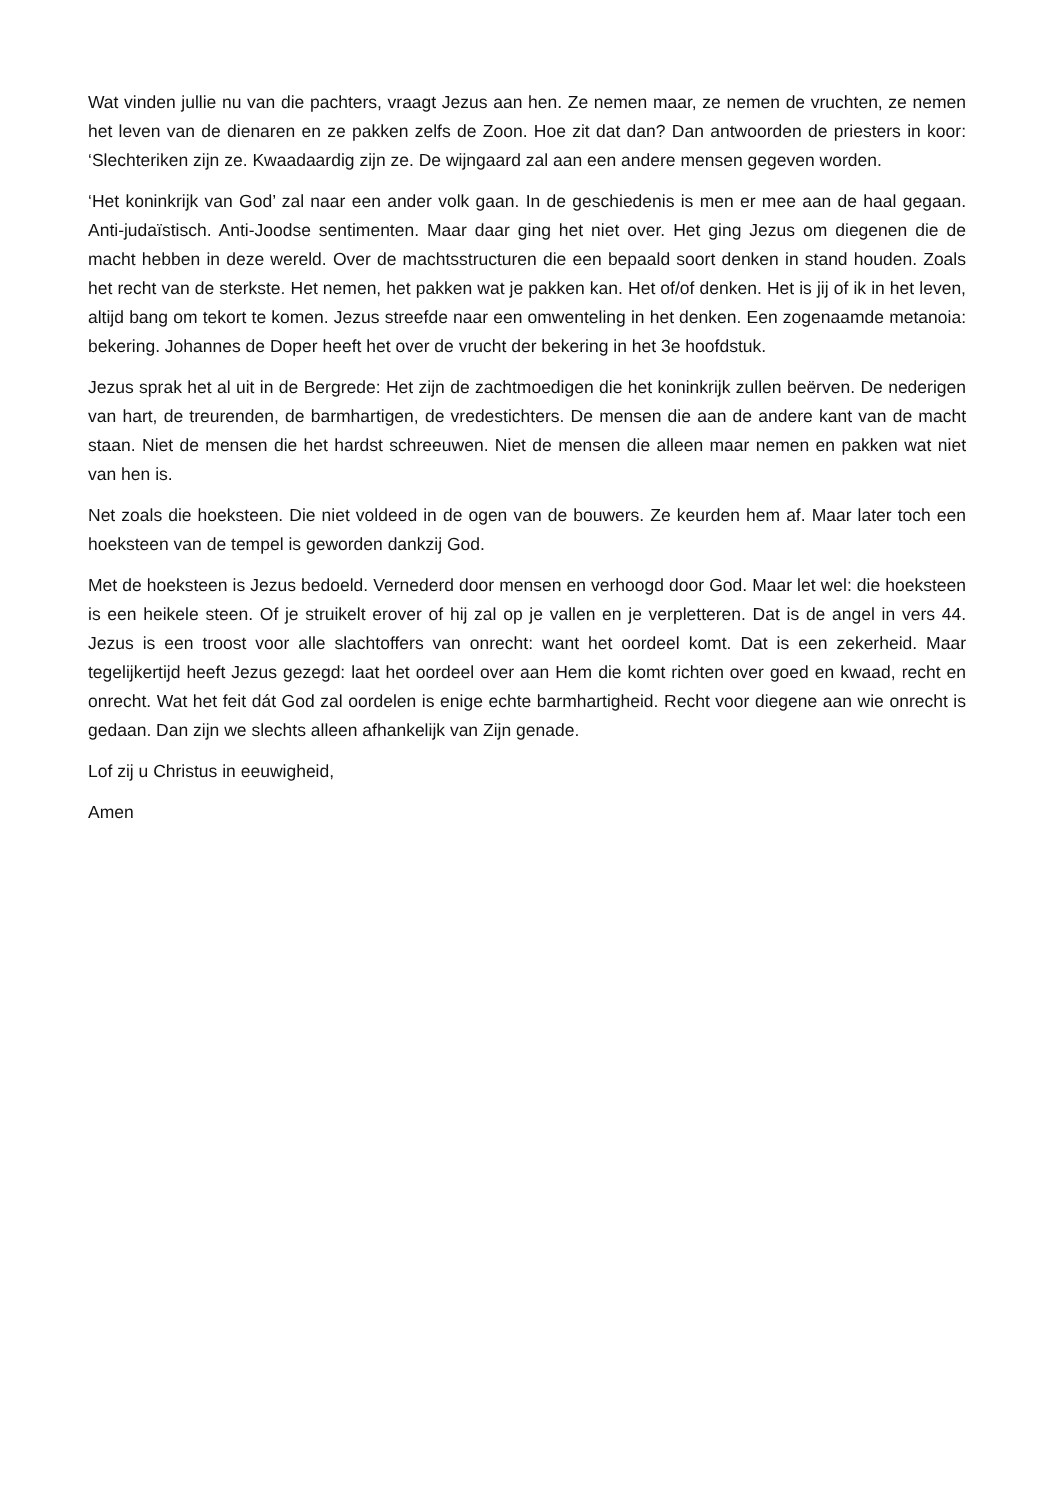Wat vinden jullie nu van die pachters, vraagt Jezus aan hen. Ze nemen maar, ze nemen de vruchten, ze nemen het leven van de dienaren en ze pakken zelfs de Zoon. Hoe zit dat dan? Dan antwoorden de priesters in koor: ‘Slechteriken zijn ze. Kwaadaardig zijn ze. De wijngaard zal aan een andere mensen gegeven worden.
‘Het koninkrijk van God’ zal naar een ander volk gaan. In de geschiedenis is men er mee aan de haal gegaan. Anti-judaïstisch. Anti-Joodse sentimenten. Maar daar ging het niet over. Het ging Jezus om diegenen die de macht hebben in deze wereld. Over de machtsstructuren die een bepaald soort denken in stand houden. Zoals het recht van de sterkste. Het nemen, het pakken wat je pakken kan. Het of/of denken. Het is jij of ik in het leven, altijd bang om tekort te komen. Jezus streefde naar een omwenteling in het denken. Een zogenaamde metanoia: bekering. Johannes de Doper heeft het over de vrucht der bekering in het 3e hoofdstuk.
Jezus sprak het al uit in de Bergrede: Het zijn de zachtmoedigen die het koninkrijk zullen beërven. De nederigen van hart, de treurenden, de barmhartigen, de vredestichters. De mensen die aan de andere kant van de macht staan. Niet de mensen die het hardst schreeuwen. Niet de mensen die alleen maar nemen en pakken wat niet van hen is.
Net zoals die hoeksteen. Die niet voldeed in de ogen van de bouwers. Ze keurden hem af. Maar later toch een hoeksteen van de tempel is geworden dankzij God.
Met de hoeksteen is Jezus bedoeld. Vernederd door mensen en verhoogd door God. Maar let wel: die hoeksteen is een heikele steen. Of je struikelt erover of hij zal op je vallen en je verpletteren. Dat is de angel in vers 44. Jezus is een troost voor alle slachtoffers van onrecht: want het oordeel komt. Dat is een zekerheid. Maar tegelijkertijd heeft Jezus gezegd: laat het oordeel over aan Hem die komt richten over goed en kwaad, recht en onrecht. Wat het feit dát God zal oordelen is enige echte barmhartigheid. Recht voor diegene aan wie onrecht is gedaan. Dan zijn we slechts alleen afhankelijk van Zijn genade.
Lof zij u Christus in eeuwigheid,
Amen